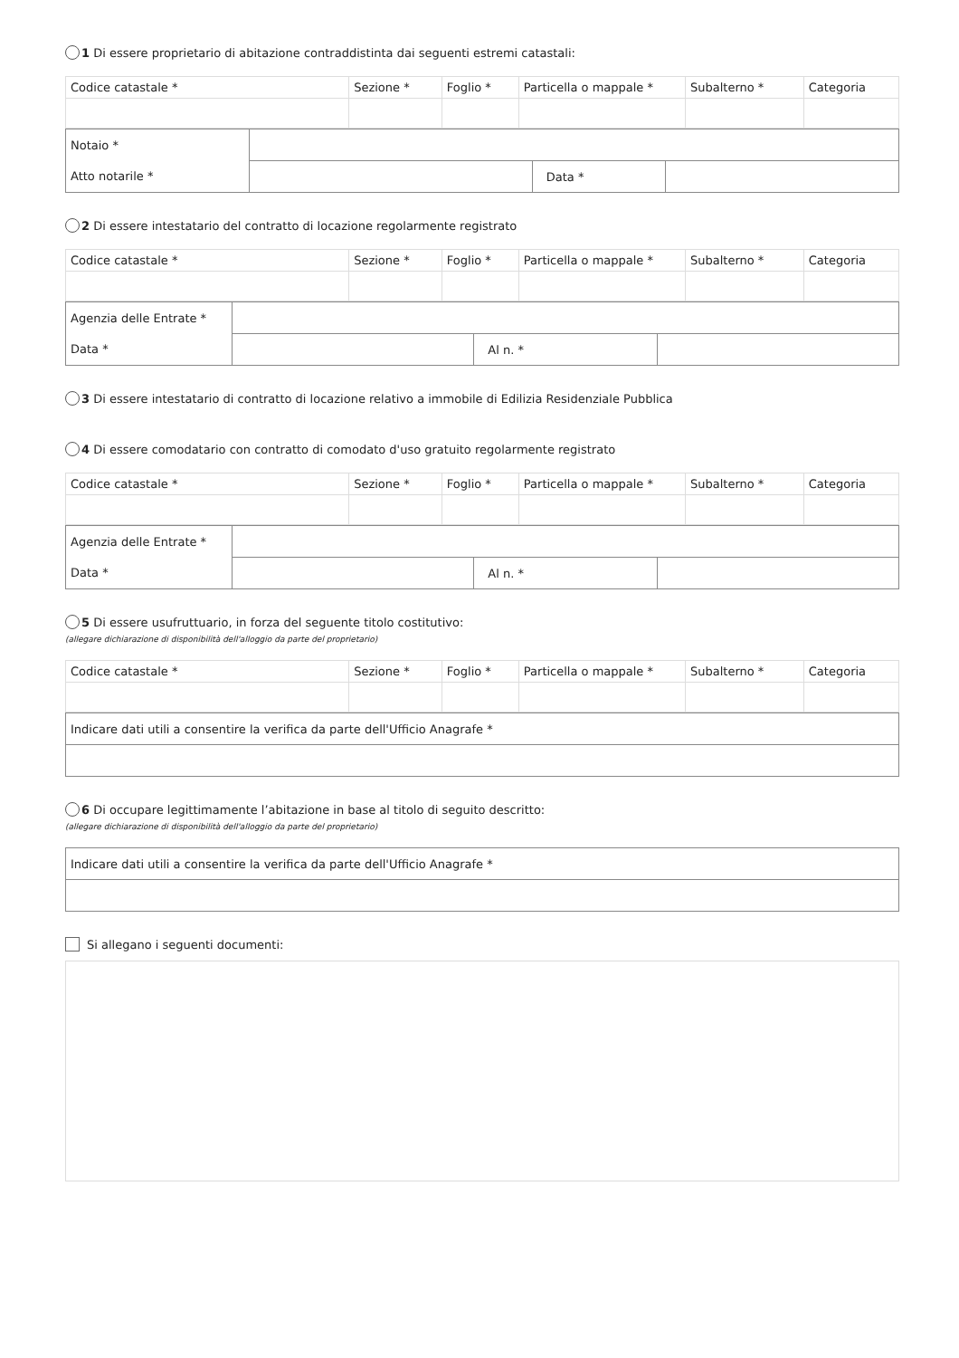1 Di essere proprietario di abitazione contraddistinta dai seguenti estremi catastali:
| Codice catastale * | Sezione * | Foglio * | Particella o mappale * | Subalterno * | Categoria |
| --- | --- | --- | --- | --- | --- |
| Notaio * | | | |
| Atto notarile * | | Data * | |
2 Di essere intestatario del contratto di locazione regolarmente registrato
| Codice catastale * | Sezione * | Foglio * | Particella o mappale * | Subalterno * | Categoria |
| --- | --- | --- | --- | --- | --- |
| Agenzia delle Entrate * | | | |
| Data * | | Al n. * | |
3 Di essere intestatario di contratto di locazione relativo a immobile di Edilizia Residenziale Pubblica
4 Di essere comodatario con contratto di comodato d'uso gratuito regolarmente registrato
| Codice catastale * | Sezione * | Foglio * | Particella o mappale * | Subalterno * | Categoria |
| --- | --- | --- | --- | --- | --- |
| Agenzia delle Entrate * | | | |
| Data * | | Al n. * | |
5 Di essere usufruttuario, in forza del seguente titolo costitutivo:
(allegare dichiarazione di disponibilità dell'alloggio da parte del proprietario)
| Codice catastale * | Sezione * | Foglio * | Particella o mappale * | Subalterno * | Categoria |
| --- | --- | --- | --- | --- | --- |
| Indicare dati utili a consentire la verifica da parte dell'Ufficio Anagrafe * |
6 Di occupare legittimamente l’abitazione in base al titolo di seguito descritto:
(allegare dichiarazione di disponibilità dell'alloggio da parte del proprietario)
| Indicare dati utili a consentire la verifica da parte dell'Ufficio Anagrafe * |
Si allegano i seguenti documenti: